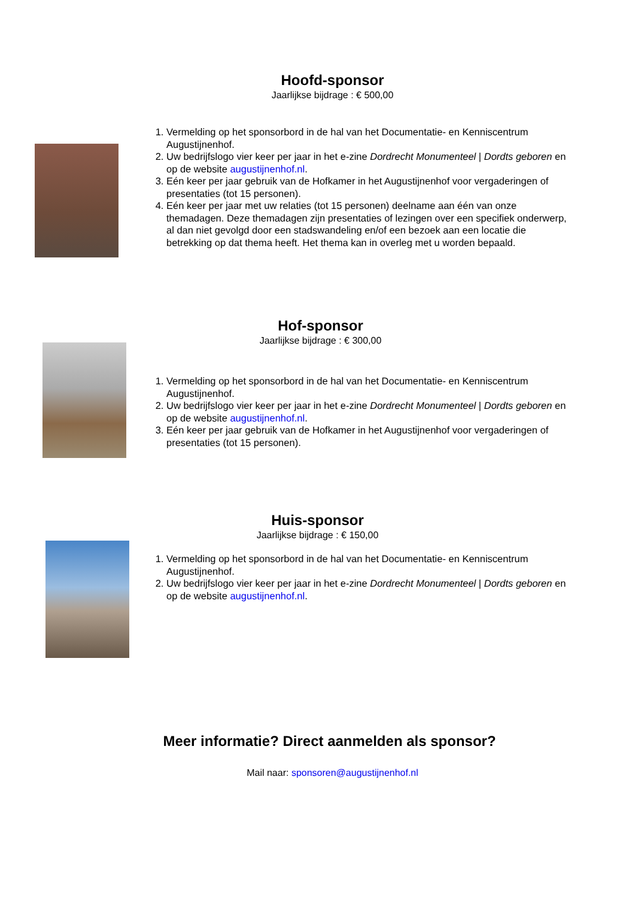Hoofd-sponsor
Jaarlijkse bijdrage : € 500,00
1. Vermelding op het sponsorbord in de hal van het Documentatie- en Kenniscentrum Augustijnenhof.
2. Uw bedrijfslogo vier keer per jaar in het e-zine Dordrecht Monumenteel | Dordts geboren en op de website augustijnenhof.nl.
3. Eén keer per jaar gebruik van de Hofkamer in het Augustijnenhof voor vergaderingen of presentaties (tot 15 personen).
4. Eén keer per jaar met uw relaties (tot 15 personen) deelname aan één van onze themadagen. Deze themadagen zijn presentaties of lezingen over een specifiek onderwerp, al dan niet gevolgd door een stadswandeling en/of een bezoek aan een locatie die betrekking op dat thema heeft. Het thema kan in overleg met u worden bepaald.
Hof-sponsor
Jaarlijkse bijdrage : € 300,00
1. Vermelding op het sponsorbord in de hal van het Documentatie- en Kenniscentrum Augustijnenhof.
2. Uw bedrijfslogo vier keer per jaar in het e-zine Dordrecht Monumenteel | Dordts geboren en op de website augustijnenhof.nl.
3. Eén keer per jaar gebruik van de Hofkamer in het Augustijnenhof voor vergaderingen of presentaties (tot 15 personen).
Huis-sponsor
Jaarlijkse bijdrage : € 150,00
1. Vermelding op het sponsorbord in de hal van het Documentatie- en Kenniscentrum Augustijnenhof.
2. Uw bedrijfslogo vier keer per jaar in het e-zine Dordrecht Monumenteel | Dordts geboren en op de website augustijnenhof.nl.
Meer informatie? Direct aanmelden als sponsor?
Mail naar: sponsoren@augustijnenhof.nl